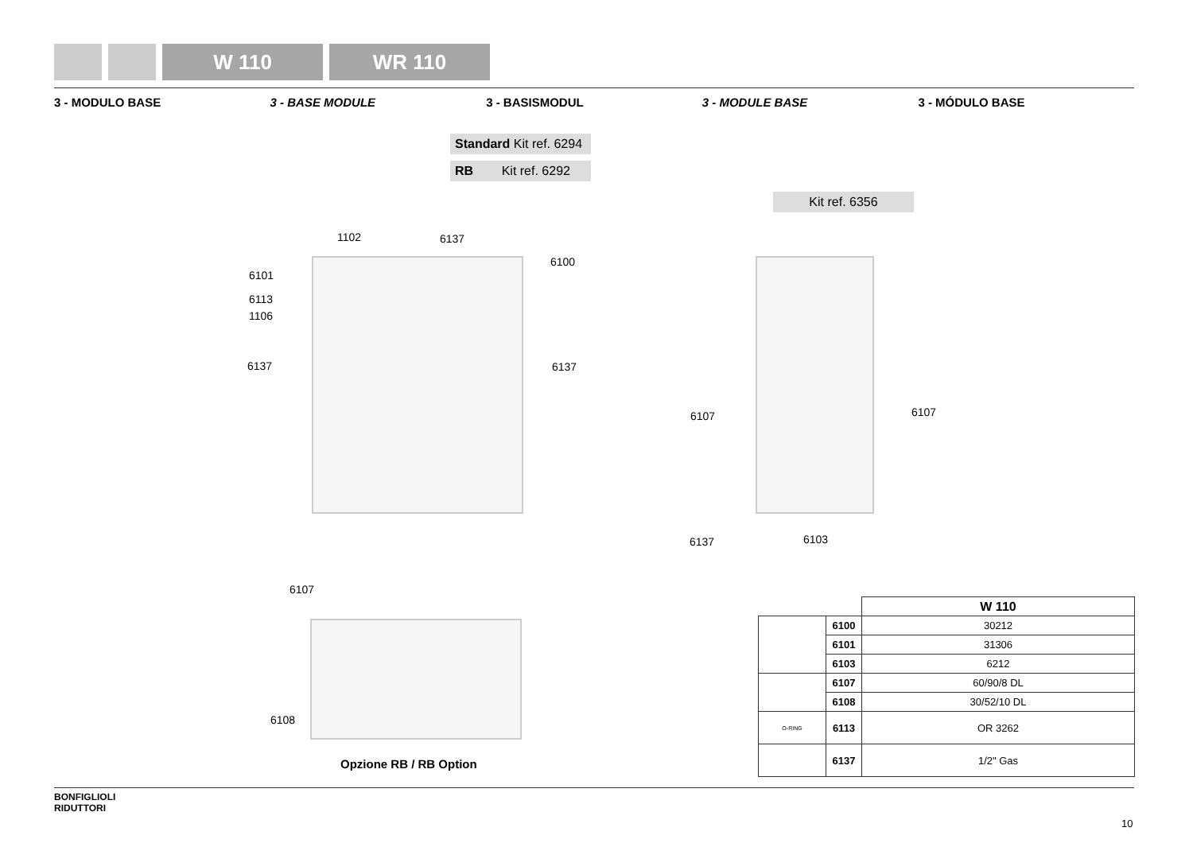W 110 WR 110
3 - MODULO BASE 3 - BASE MODULE 3 - BASISMODUL 3 - MODULE BASE 3 - MÓDULO BASE
Standard Kit ref. 6294
RB Kit ref. 6292
Kit ref. 6356
1102 6137
6100
6101
6113
1106
6137 6137
6107 6107
6137 6103
6107
6108
Opzione RB / RB Option
| | | W 110 |
| --- | --- | --- |
| | 6100 | 30212 |
| | 6101 | 31306 |
| | 6103 | 6212 |
| | 6107 | 60/90/8 DL |
| | 6108 | 30/52/10 DL |
| O-RING | 6113 | OR 3262 |
| | 6137 | 1/2" Gas |
BONFIGLIOLI
RIDUTTORI
10